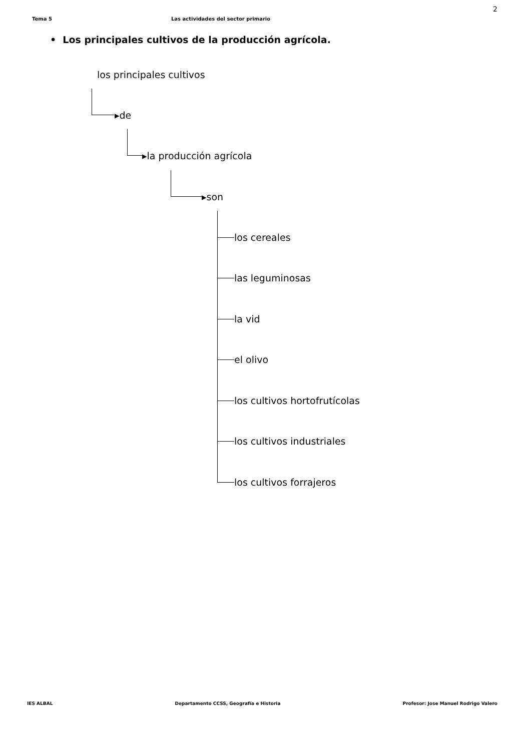2
Tema 5 Las actividades del sector primario
• Los principales cultivos de la producción agrícola.
los principales cultivos
▸de
▸la producción agrícola
▸son
los cereales
las leguminosas
la vid
el olivo
los cultivos hortofrutícolas
los cultivos industriales
los cultivos forrajeros
IES ALBAL Departamento CCSS, Geografía e Historia Profesor: Jose Manuel Rodrigo Valero